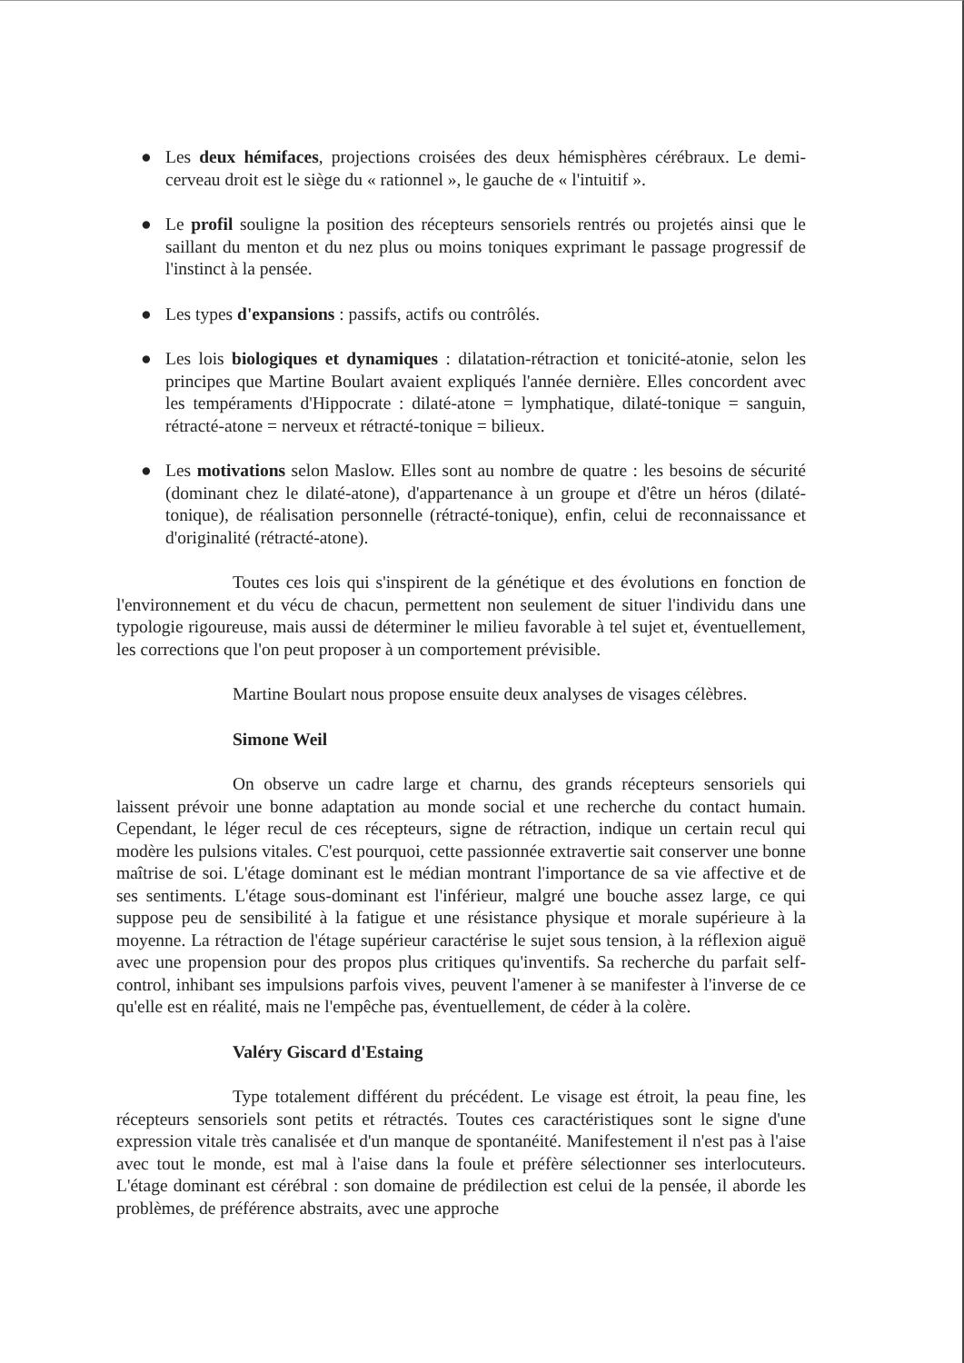● Les deux hémifaces, projections croisées des deux hémisphères cérébraux. Le demi-cerveau droit est le siège du « rationnel », le gauche de « l'intuitif ».
● Le profil souligne la position des récepteurs sensoriels rentrés ou projetés ainsi que le saillant du menton et du nez plus ou moins toniques exprimant le passage progressif de l'instinct à la pensée.
● Les types d'expansions : passifs, actifs ou contrôlés.
● Les lois biologiques et dynamiques : dilatation-rétraction et tonicité-atonie, selon les principes que Martine Boulart avaient expliqués l'année dernière. Elles concordent avec les tempéraments d'Hippocrate : dilaté-atone = lymphatique, dilaté-tonique = sanguin, rétracté-atone = nerveux et rétracté-tonique = bilieux.
● Les motivations selon Maslow. Elles sont au nombre de quatre : les besoins de sécurité (dominant chez le dilaté-atone), d'appartenance à un groupe et d'être un héros (dilaté-tonique), de réalisation personnelle (rétracté-tonique), enfin, celui de reconnaissance et d'originalité (rétracté-atone).
Toutes ces lois qui s'inspirent de la génétique et des évolutions en fonction de l'environnement et du vécu de chacun, permettent non seulement de situer l'individu dans une typologie rigoureuse, mais aussi de déterminer le milieu favorable à tel sujet et, éventuellement, les corrections que l'on peut proposer à un comportement prévisible.
Martine Boulart nous propose ensuite deux analyses de visages célèbres.
Simone Weil
On observe un cadre large et charnu, des grands récepteurs sensoriels qui laissent prévoir une bonne adaptation au monde social et une recherche du contact humain. Cependant, le léger recul de ces récepteurs, signe de rétraction, indique un certain recul qui modère les pulsions vitales. C'est pourquoi, cette passionnée extravertie sait conserver une bonne maîtrise de soi. L'étage dominant est le médian montrant l'importance de sa vie affective et de ses sentiments. L'étage sous-dominant est l'inférieur, malgré une bouche assez large, ce qui suppose peu de sensibilité à la fatigue et une résistance physique et morale supérieure à la moyenne. La rétraction de l'étage supérieur caractérise le sujet sous tension, à la réflexion aiguë avec une propension pour des propos plus critiques qu'inventifs. Sa recherche du parfait self-control, inhibant ses impulsions parfois vives, peuvent l'amener à se manifester à l'inverse de ce qu'elle est en réalité, mais ne l'empêche pas, éventuellement, de céder à la colère.
Valéry Giscard d'Estaing
Type totalement différent du précédent. Le visage est étroit, la peau fine, les récepteurs sensoriels sont petits et rétractés. Toutes ces caractéristiques sont le signe d'une expression vitale très canalisée et d'un manque de spontanéité. Manifestement il n'est pas à l'aise avec tout le monde, est mal à l'aise dans la foule et préfère sélectionner ses interlocuteurs. L'étage dominant est cérébral : son domaine de prédilection est celui de la pensée, il aborde les problèmes, de préférence abstraits, avec une approche